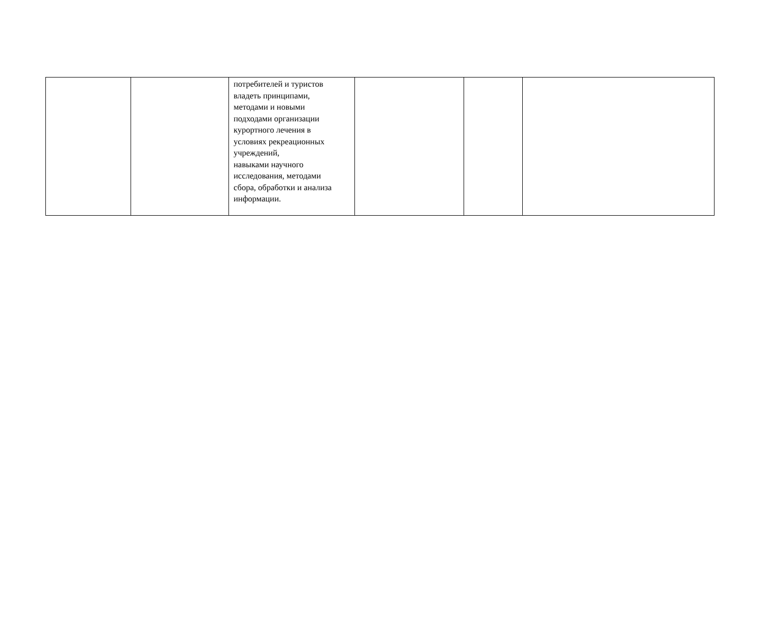| | | потребителей и туристов владеть принципами, методами и новыми подходами организации курортного лечения в условиях рекреационных учреждений, навыками научного исследования, методами сбора, обработки и анализа информации. | | | |